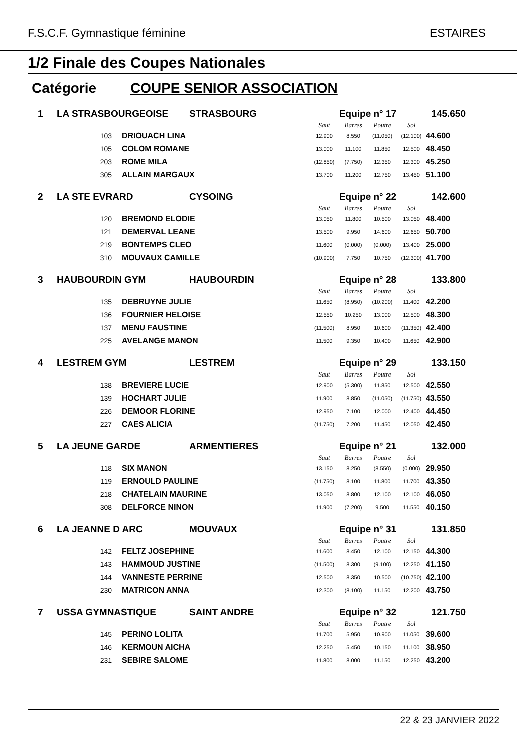F.S.C.F. Gymnastique féminine ESTAIRES
1/2 Finale des Coupes Nationales
Catégorie COUPE SENIOR ASSOCIATION
| 1 | LA STRASBOURGEOISE | | STRASBOURG | Equipe n° 17 | | | | 145.650 |
| | | | | Saut | Barres | Poutre | Sol | |
| | 103 | DRIOUACH LINA | | 12.900 | 8.550 | (11.050) | (12.100) | 44.600 |
| | 105 | COLOM ROMANE | | 13.000 | 11.100 | 11.850 | 12.500 | 48.450 |
| | 203 | ROME MILA | | (12.850) | (7.750) | 12.350 | 12.300 | 45.250 |
| | 305 | ALLAIN MARGAUX | | 13.700 | 11.200 | 12.750 | 13.450 | 51.100 |
| 2 | LA STE EVRARD | | CYSOING | Equipe n° 22 | | | | 142.600 |
| | | | | Saut | Barres | Poutre | Sol | |
| | 120 | BREMOND ELODIE | | 13.050 | 11.800 | 10.500 | 13.050 | 48.400 |
| | 121 | DEMERVAL LEANE | | 13.500 | 9.950 | 14.600 | 12.650 | 50.700 |
| | 219 | BONTEMPS CLEO | | 11.600 | (0.000) | (0.000) | 13.400 | 25.000 |
| | 310 | MOUVAUX CAMILLE | | (10.900) | 7.750 | 10.750 | (12.300) | 41.700 |
| 3 | HAUBOURDIN GYM | | HAUBOURDIN | Equipe n° 28 | | | | 133.800 |
| | | | | Saut | Barres | Poutre | Sol | |
| | 135 | DEBRUYNE JULIE | | 11.650 | (8.950) | (10.200) | 11.400 | 42.200 |
| | 136 | FOURNIER HELOISE | | 12.550 | 10.250 | 13.000 | 12.500 | 48.300 |
| | 137 | MENU FAUSTINE | | (11.500) | 8.950 | 10.600 | (11.350) | 42.400 |
| | 225 | AVELANGE MANON | | 11.500 | 9.350 | 10.400 | 11.650 | 42.900 |
| 4 | LESTREM GYM | | LESTREM | Equipe n° 29 | | | | 133.150 |
| | | | | Saut | Barres | Poutre | Sol | |
| | 138 | BREVIERE LUCIE | | 12.900 | (5.300) | 11.850 | 12.500 | 42.550 |
| | 139 | HOCHART JULIE | | 11.900 | 8.850 | (11.050) | (11.750) | 43.550 |
| | 226 | DEMOOR FLORINE | | 12.950 | 7.100 | 12.000 | 12.400 | 44.450 |
| | 227 | CAES ALICIA | | (11.750) | 7.200 | 11.450 | 12.050 | 42.450 |
| 5 | LA JEUNE GARDE | | ARMENTIERES | Equipe n° 21 | | | | 132.000 |
| | | | | Saut | Barres | Poutre | Sol | |
| | 118 | SIX MANON | | 13.150 | 8.250 | (8.550) | (0.000) | 29.950 |
| | 119 | ERNOULD PAULINE | | (11.750) | 8.100 | 11.800 | 11.700 | 43.350 |
| | 218 | CHATELAIN MAURINE | | 13.050 | 8.800 | 12.100 | 12.100 | 46.050 |
| | 308 | DELFORCE NINON | | 11.900 | (7.200) | 9.500 | 11.550 | 40.150 |
| 6 | LA JEANNE D ARC | | MOUVAUX | Equipe n° 31 | | | | 131.850 |
| | | | | Saut | Barres | Poutre | Sol | |
| | 142 | FELTZ JOSEPHINE | | 11.600 | 8.450 | 12.100 | 12.150 | 44.300 |
| | 143 | HAMMOUD JUSTINE | | (11.500) | 8.300 | (9.100) | 12.250 | 41.150 |
| | 144 | VANNESTE PERRINE | | 12.500 | 8.350 | 10.500 | (10.750) | 42.100 |
| | 230 | MATRICON ANNA | | 12.300 | (8.100) | 11.150 | 12.200 | 43.750 |
| 7 | USSA GYMNASTIQUE | | SAINT ANDRE | Equipe n° 32 | | | | 121.750 |
| | | | | Saut | Barres | Poutre | Sol | |
| | 145 | PERINO LOLITA | | 11.700 | 5.950 | 10.900 | 11.050 | 39.600 |
| | 146 | KERMOUN AICHA | | 12.250 | 5.450 | 10.150 | 11.100 | 38.950 |
| | 231 | SEBIRE SALOME | | 11.800 | 8.000 | 11.150 | 12.250 | 43.200 |
22 & 23 JANVIER 2022